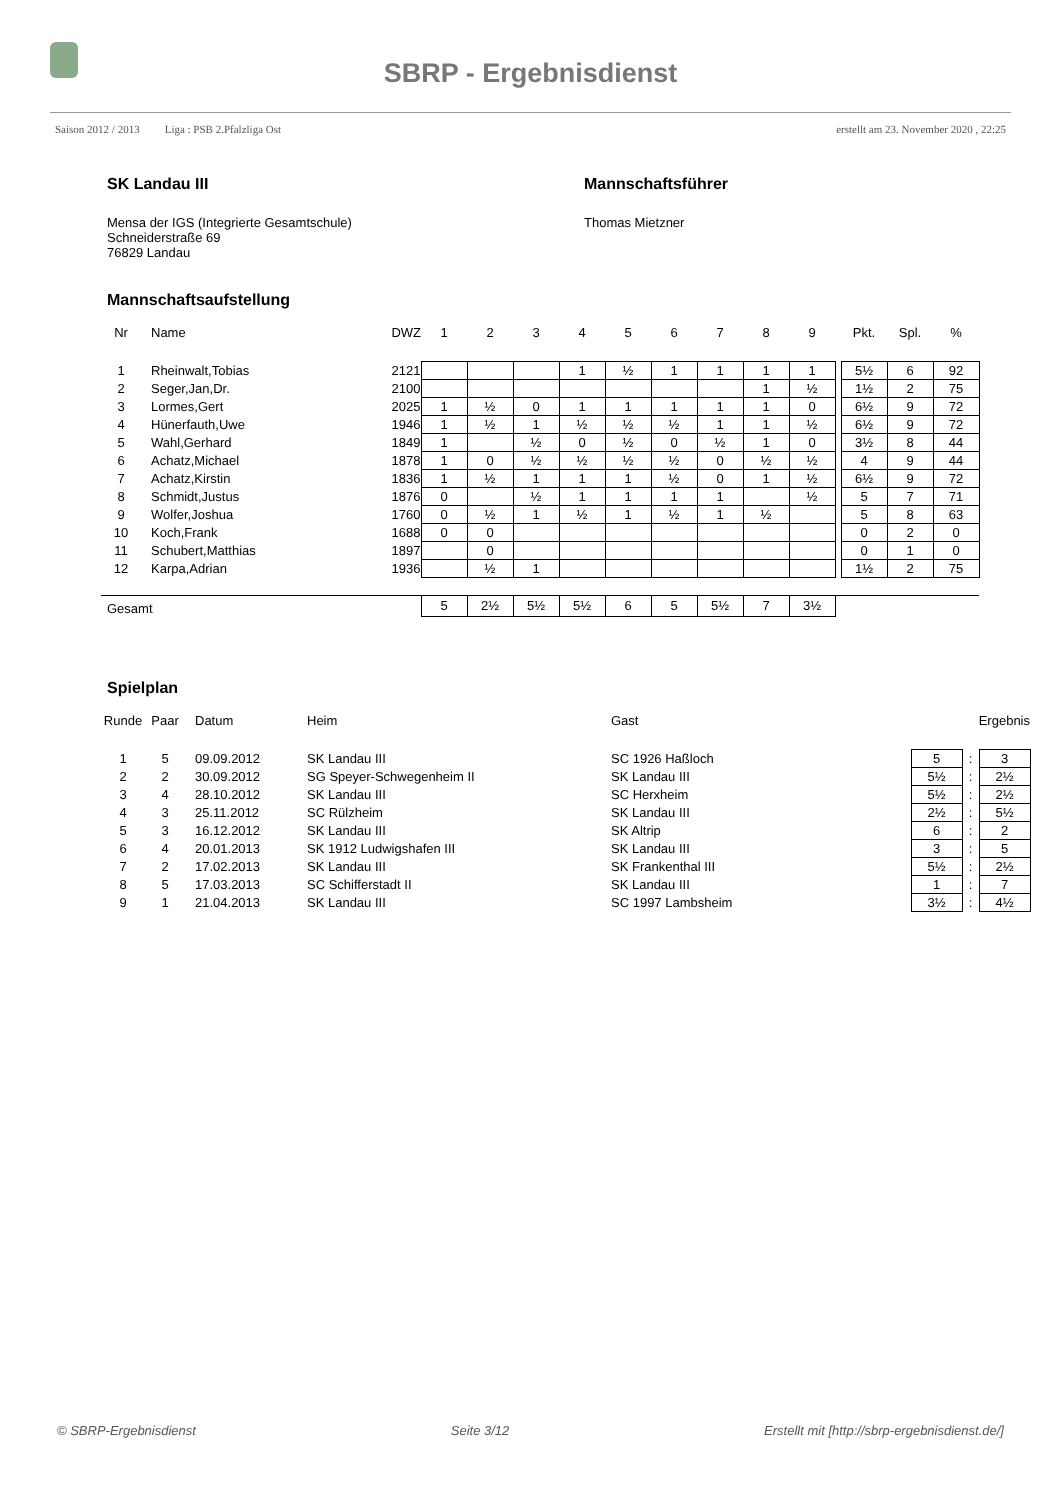SBRP - Ergebnisdienst
Saison 2012 / 2013 Liga : PSB 2.Pfalzliga Ost erstellt am 23. November 2020 , 22:25
SK Landau III
Mensa der IGS (Integrierte Gesamtschule)
Schneiderstraße 69
76829 Landau
Mannschaftsführer
Thomas Mietzner
Mannschaftsaufstellung
| Nr | Name | DWZ | 1 | 2 | 3 | 4 | 5 | 6 | 7 | 8 | 9 | | Pkt. | Spl. | % |
| --- | --- | --- | --- | --- | --- | --- | --- | --- | --- | --- | --- | --- | --- | --- | --- |
| 1 | Rheinwalt,Tobias | 2121 | | | | 1 | ½ | 1 | 1 | 1 | 1 | | 5½ | 6 | 92 |
| 2 | Seger,Jan,Dr. | 2100 | | | | | | | | 1 | ½ | | 1½ | 2 | 75 |
| 3 | Lormes,Gert | 2025 | 1 | ½ | 0 | 1 | 1 | 1 | 1 | 1 | 0 | | 6½ | 9 | 72 |
| 4 | Hünerfauth,Uwe | 1946 | 1 | ½ | 1 | ½ | ½ | ½ | 1 | 1 | ½ | | 6½ | 9 | 72 |
| 5 | Wahl,Gerhard | 1849 | 1 | | ½ | 0 | ½ | 0 | ½ | 1 | 0 | | 3½ | 8 | 44 |
| 6 | Achatz,Michael | 1878 | 1 | 0 | ½ | ½ | ½ | ½ | 0 | ½ | ½ | | 4 | 9 | 44 |
| 7 | Achatz,Kirstin | 1836 | 1 | ½ | 1 | 1 | 1 | ½ | 0 | 1 | ½ | | 6½ | 9 | 72 |
| 8 | Schmidt,Justus | 1876 | 0 | | ½ | 1 | 1 | 1 | 1 | | ½ | | 5 | 7 | 71 |
| 9 | Wolfer,Joshua | 1760 | 0 | ½ | 1 | ½ | 1 | ½ | 1 | ½ | | | 5 | 8 | 63 |
| 10 | Koch,Frank | 1688 | 0 | 0 | | | | | | | | | 0 | 2 | 0 |
| 11 | Schubert,Matthias | 1897 | | 0 | | | | | | | | | 0 | 1 | 0 |
| 12 | Karpa,Adrian | 1936 | | ½ | 1 | | | | | | | | 1½ | 2 | 75 |
| Gesamt | | | 5 | 2½ | 5½ | 5½ | 6 | 5 | 5½ | 7 | 3½ | | | | |
Spielplan
| Runde | Paar | Datum | Heim | Gast | Ergebnis | | |
| --- | --- | --- | --- | --- | --- | --- | --- |
| 1 | 5 | 09.09.2012 | SK Landau III | SC 1926 Haßloch | 5 | : | 3 |
| 2 | 2 | 30.09.2012 | SG Speyer-Schwegenheim II | SK Landau III | 5½ | : | 2½ |
| 3 | 4 | 28.10.2012 | SK Landau III | SC Herxheim | 5½ | : | 2½ |
| 4 | 3 | 25.11.2012 | SC Rülzheim | SK Landau III | 2½ | : | 5½ |
| 5 | 3 | 16.12.2012 | SK Landau III | SK Altrip | 6 | : | 2 |
| 6 | 4 | 20.01.2013 | SK 1912 Ludwigshafen III | SK Landau III | 3 | : | 5 |
| 7 | 2 | 17.02.2013 | SK Landau III | SK Frankenthal III | 5½ | : | 2½ |
| 8 | 5 | 17.03.2013 | SC Schifferstadt II | SK Landau III | 1 | : | 7 |
| 9 | 1 | 21.04.2013 | SK Landau III | SC 1997 Lambsheim | 3½ | : | 4½ |
© SBRP-Ergebnisdienst Seite 3/12 Erstellt mit [http://sbrp-ergebnisdienst.de/]